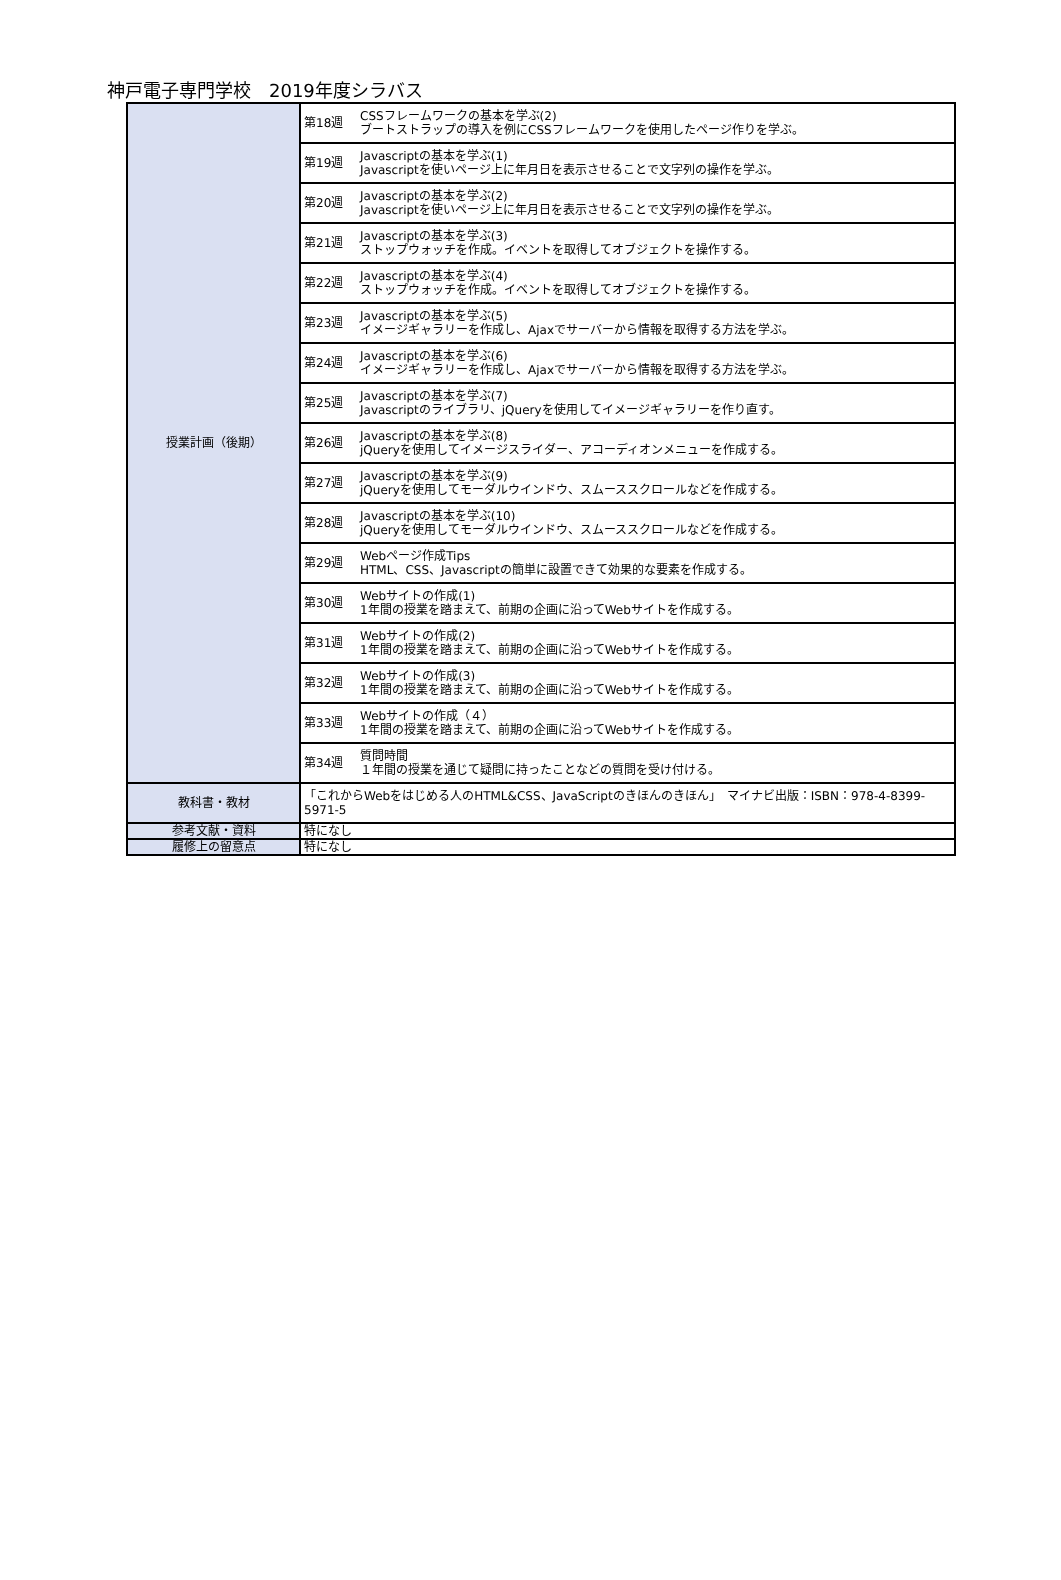神戸電子専門学校　2019年度シラバス
| 授業計画（後期） | 第18週 | CSSフレームワークの基本を学ぶ(2) ブートストラップの導入を例にCSSフレームワークを使用したページ作りを学ぶ。 |
| | 第19週 | Javascriptの基本を学ぶ(1) Javascriptを使いページ上に年月日を表示させることで文字列の操作を学ぶ。 |
| | 第20週 | Javascriptの基本を学ぶ(2) Javascriptを使いページ上に年月日を表示させることで文字列の操作を学ぶ。 |
| | 第21週 | Javascriptの基本を学ぶ(3) ストップウォッチを作成。イベントを取得してオブジェクトを操作する。 |
| | 第22週 | Javascriptの基本を学ぶ(4) ストップウォッチを作成。イベントを取得してオブジェクトを操作する。 |
| | 第23週 | Javascriptの基本を学ぶ(5) イメージギャラリーを作成し、Ajaxでサーバーから情報を取得する方法を学ぶ。 |
| | 第24週 | Javascriptの基本を学ぶ(6) イメージギャラリーを作成し、Ajaxでサーバーから情報を取得する方法を学ぶ。 |
| | 第25週 | Javascriptの基本を学ぶ(7) Javascriptのライブラリ、jQueryを使用してイメージギャラリーを作り直す。 |
| | 第26週 | Javascriptの基本を学ぶ(8) jQueryを使用してイメージスライダー、アコーディオンメニューを作成する。 |
| | 第27週 | Javascriptの基本を学ぶ(9) jQueryを使用してモーダルウインドウ、スムーススクロールなどを作成する。 |
| | 第28週 | Javascriptの基本を学ぶ(10) jQueryを使用してモーダルウインドウ、スムーススクロールなどを作成する。 |
| | 第29週 | Webページ作成Tips HTML、CSS、Javascriptの簡単に設置できて効果的な要素を作成する。 |
| | 第30週 | Webサイトの作成(1) 1年間の授業を踏まえて、前期の企画に沿ってWebサイトを作成する。 |
| | 第31週 | Webサイトの作成(2) 1年間の授業を踏まえて、前期の企画に沿ってWebサイトを作成する。 |
| | 第32週 | Webサイトの作成(3) 1年間の授業を踏まえて、前期の企画に沿ってWebサイトを作成する。 |
| | 第33週 | Webサイトの作成（４） 1年間の授業を踏まえて、前期の企画に沿ってWebサイトを作成する。 |
| | 第34週 | 質問時間 １年間の授業を通じて疑問に持ったことなどの質問を受け付ける。 |
| 教科書・教材 | 「これからWebをはじめる人のHTML&CSS、JavaScriptのきほんのきほん」 マイナビ出版：ISBN：978-4-8399-5971-5 | |
| 参考文献・資料 | 特になし | |
| 履修上の留意点 | 特になし | |